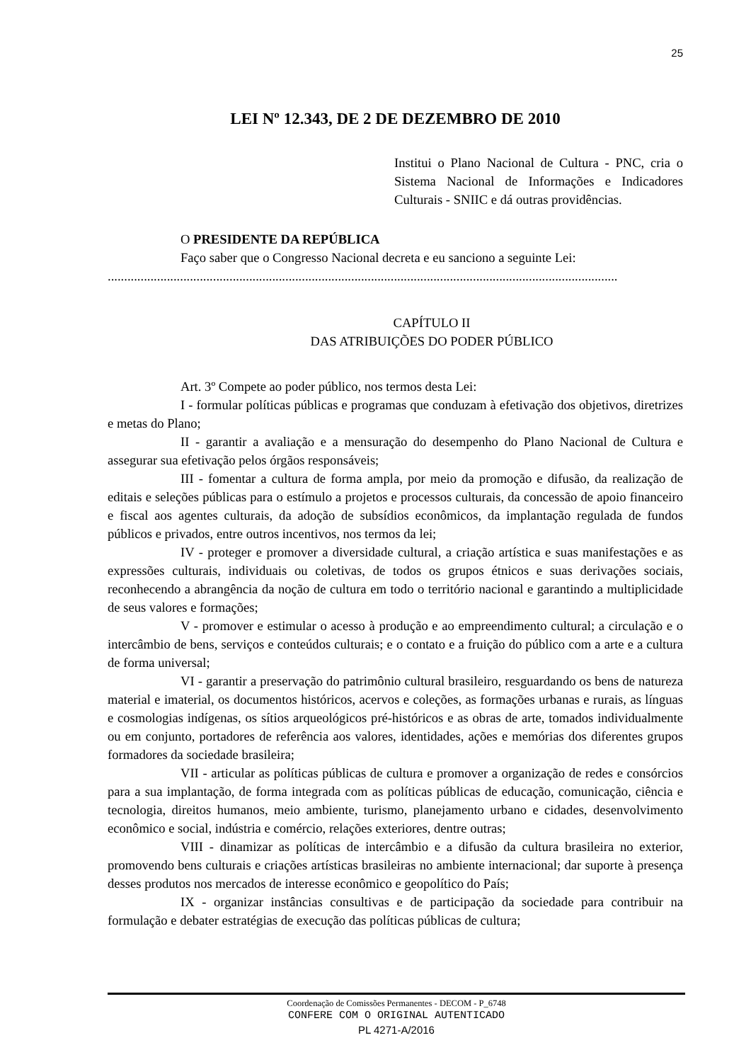25
LEI Nº 12.343, DE 2 DE DEZEMBRO DE 2010
Institui o Plano Nacional de Cultura - PNC, cria o Sistema Nacional de Informações e Indicadores Culturais - SNIIC e dá outras providências.
O PRESIDENTE DA REPÚBLICA
Faço saber que o Congresso Nacional decreta e eu sanciono a seguinte Lei:
...........................................................................................................................................................
CAPÍTULO II
DAS ATRIBUIÇÕES DO PODER PÚBLICO
Art. 3º Compete ao poder público, nos termos desta Lei:
I - formular políticas públicas e programas que conduzam à efetivação dos objetivos, diretrizes e metas do Plano;
II - garantir a avaliação e a mensuração do desempenho do Plano Nacional de Cultura e assegurar sua efetivação pelos órgãos responsáveis;
III - fomentar a cultura de forma ampla, por meio da promoção e difusão, da realização de editais e seleções públicas para o estímulo a projetos e processos culturais, da concessão de apoio financeiro e fiscal aos agentes culturais, da adoção de subsídios econômicos, da implantação regulada de fundos públicos e privados, entre outros incentivos, nos termos da lei;
IV - proteger e promover a diversidade cultural, a criação artística e suas manifestações e as expressões culturais, individuais ou coletivas, de todos os grupos étnicos e suas derivações sociais, reconhecendo a abrangência da noção de cultura em todo o território nacional e garantindo a multiplicidade de seus valores e formações;
V - promover e estimular o acesso à produção e ao empreendimento cultural; a circulação e o intercâmbio de bens, serviços e conteúdos culturais; e o contato e a fruição do público com a arte e a cultura de forma universal;
VI - garantir a preservação do patrimônio cultural brasileiro, resguardando os bens de natureza material e imaterial, os documentos históricos, acervos e coleções, as formações urbanas e rurais, as línguas e cosmologias indígenas, os sítios arqueológicos pré-históricos e as obras de arte, tomados individualmente ou em conjunto, portadores de referência aos valores, identidades, ações e memórias dos diferentes grupos formadores da sociedade brasileira;
VII - articular as políticas públicas de cultura e promover a organização de redes e consórcios para a sua implantação, de forma integrada com as políticas públicas de educação, comunicação, ciência e tecnologia, direitos humanos, meio ambiente, turismo, planejamento urbano e cidades, desenvolvimento econômico e social, indústria e comércio, relações exteriores, dentre outras;
VIII - dinamizar as políticas de intercâmbio e a difusão da cultura brasileira no exterior, promovendo bens culturais e criações artísticas brasileiras no ambiente internacional; dar suporte à presença desses produtos nos mercados de interesse econômico e geopolítico do País;
IX - organizar instâncias consultivas e de participação da sociedade para contribuir na formulação e debater estratégias de execução das políticas públicas de cultura;
Coordenação de Comissões Permanentes - DECOM - P_6748
CONFERE COM O ORIGINAL AUTENTICADO
PL 4271-A/2016